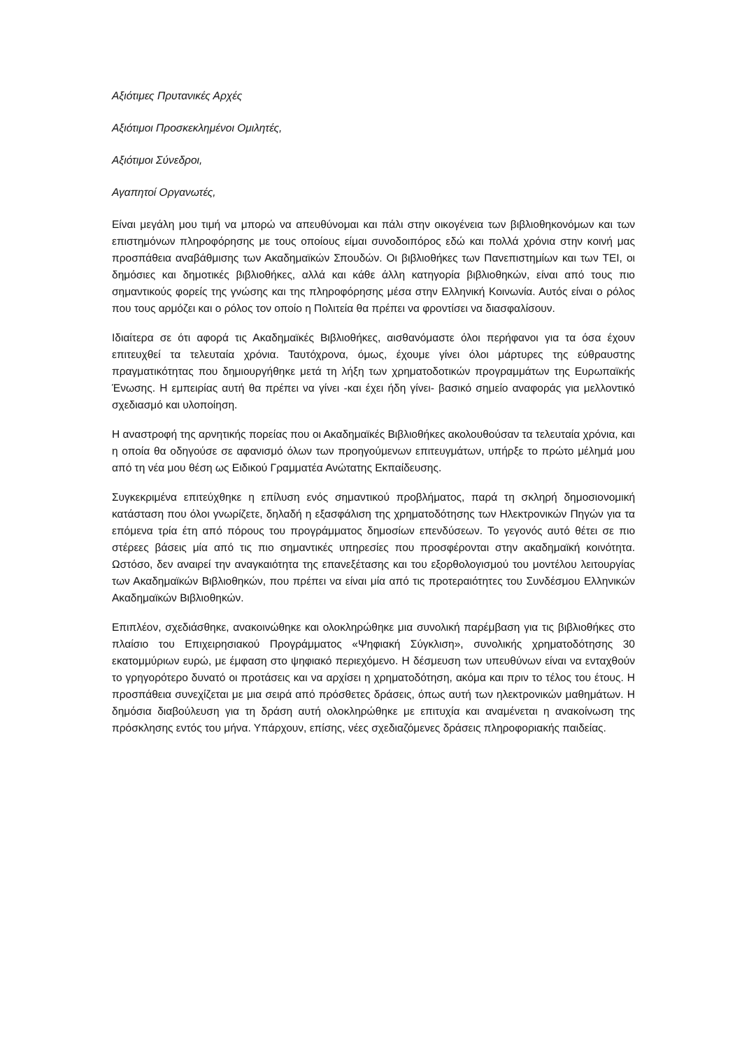Αξιότιμες Πρυτανικές Αρχές
Αξιότιμοι Προσκεκλημένοι Ομιλητές,
Αξιότιμοι Σύνεδροι,
Αγαπητοί Οργανωτές,
Είναι μεγάλη μου τιμή να μπορώ να απευθύνομαι και πάλι στην οικογένεια των βιβλιοθηκονόμων και των επιστημόνων πληροφόρησης με τους οποίους είμαι συνοδοιπόρος εδώ και πολλά χρόνια στην κοινή μας προσπάθεια αναβάθμισης των Ακαδημαϊκών Σπουδών. Οι βιβλιοθήκες των Πανεπιστημίων και των ΤΕΙ, οι δημόσιες και δημοτικές βιβλιοθήκες, αλλά και κάθε άλλη κατηγορία βιβλιοθηκών, είναι από τους πιο σημαντικούς φορείς της γνώσης και της πληροφόρησης μέσα στην Ελληνική Κοινωνία. Αυτός είναι ο ρόλος που τους αρμόζει και ο ρόλος τον οποίο η Πολιτεία θα πρέπει να φροντίσει να διασφαλίσουν.
Ιδιαίτερα σε ότι αφορά τις Ακαδημαϊκές Βιβλιοθήκες, αισθανόμαστε όλοι περήφανοι για τα όσα έχουν επιτευχθεί τα τελευταία χρόνια. Ταυτόχρονα, όμως, έχουμε γίνει όλοι μάρτυρες της εύθραυστης πραγματικότητας που δημιουργήθηκε μετά τη λήξη των χρηματοδοτικών προγραμμάτων της Ευρωπαϊκής Ένωσης. Η εμπειρίας αυτή θα πρέπει να γίνει -και έχει ήδη γίνει- βασικό σημείο αναφοράς για μελλοντικό σχεδιασμό και υλοποίηση.
Η αναστροφή της αρνητικής πορείας που οι Ακαδημαϊκές Βιβλιοθήκες ακολουθούσαν τα τελευταία χρόνια, και η οποία θα οδηγούσε σε αφανισμό όλων των προηγούμενων επιτευγμάτων, υπήρξε το πρώτο μέλημά μου από τη νέα μου θέση ως Ειδικού Γραμματέα Ανώτατης Εκπαίδευσης.
Συγκεκριμένα επιτεύχθηκε η επίλυση ενός σημαντικού προβλήματος, παρά τη σκληρή δημοσιονομική κατάσταση που όλοι γνωρίζετε, δηλαδή η εξασφάλιση της χρηματοδότησης των Ηλεκτρονικών Πηγών για τα επόμενα τρία έτη από πόρους του προγράμματος δημοσίων επενδύσεων. Το γεγονός αυτό θέτει σε πιο στέρεες βάσεις μία από τις πιο σημαντικές υπηρεσίες που προσφέρονται στην ακαδημαϊκή κοινότητα. Ωστόσο, δεν αναιρεί την αναγκαιότητα της επανεξέτασης και του εξορθολογισμού του μοντέλου λειτουργίας των Ακαδημαϊκών Βιβλιοθηκών, που πρέπει να είναι μία από τις προτεραιότητες του Συνδέσμου Ελληνικών Ακαδημαϊκών Βιβλιοθηκών.
Επιπλέον, σχεδιάσθηκε, ανακοινώθηκε και ολοκληρώθηκε μια συνολική παρέμβαση για τις βιβλιοθήκες στο πλαίσιο του Επιχειρησιακού Προγράμματος «Ψηφιακή Σύγκλιση», συνολικής χρηματοδότησης 30 εκατομμύριων ευρώ, με έμφαση στο ψηφιακό περιεχόμενο. Η δέσμευση των υπευθύνων είναι να ενταχθούν το γρηγορότερο δυνατό οι προτάσεις και να αρχίσει η χρηματοδότηση, ακόμα και πριν το τέλος του έτους. Η προσπάθεια συνεχίζεται με μια σειρά από πρόσθετες δράσεις, όπως αυτή των ηλεκτρονικών μαθημάτων. Η δημόσια διαβούλευση για τη δράση αυτή ολοκληρώθηκε με επιτυχία και αναμένεται η ανακοίνωση της πρόσκλησης εντός του μήνα. Υπάρχουν, επίσης, νέες σχεδιαζόμενες δράσεις πληροφοριακής παιδείας.